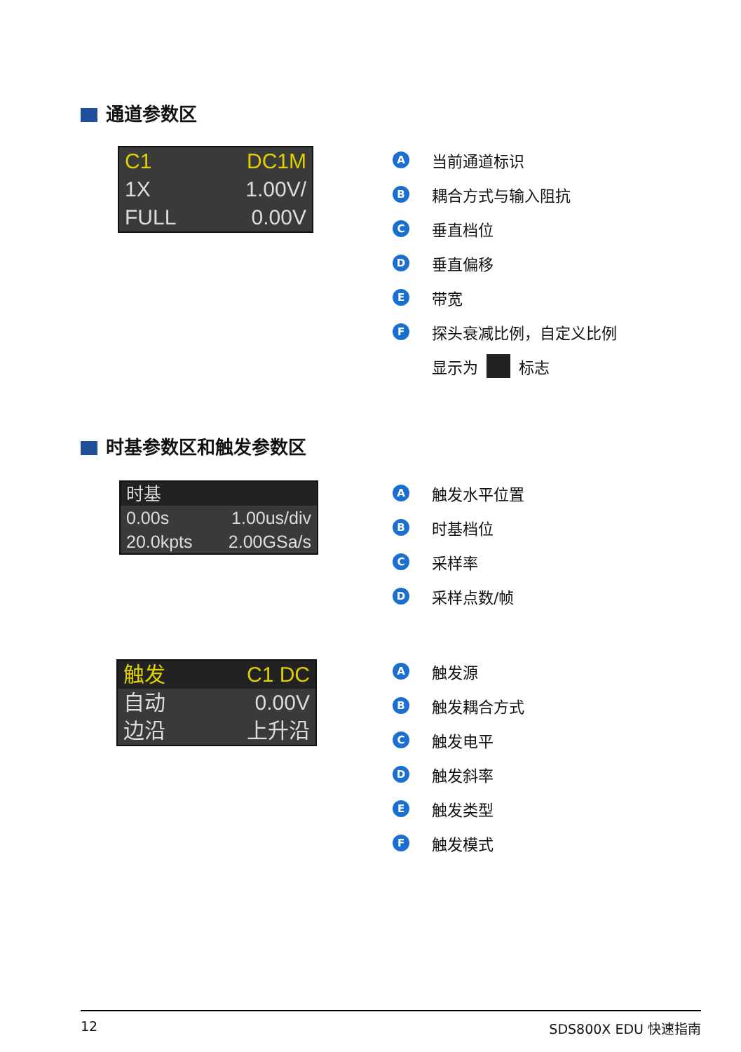通道参数区
C1 DC1M
1X 1.00V/
FULL 0.00V
A当前通道标识
B耦合方式与输入阻抗
C垂直档位
D垂直偏移
E带宽
F探头衰减比例，自定义比例
显示为 标志
时基参数区和触发参数区
时基
0.00s 1.00us/div
20.0kpts 2.00GSa/s
A触发水平位置
B时基档位
C采样率
D采样点数/帧
触发 C1 DC
自动 0.00V
边沿 上升沿
A触发源
B触发耦合方式
C触发电平
D触发斜率
E触发类型
F触发模式
12 SDS800X EDU 快速指南